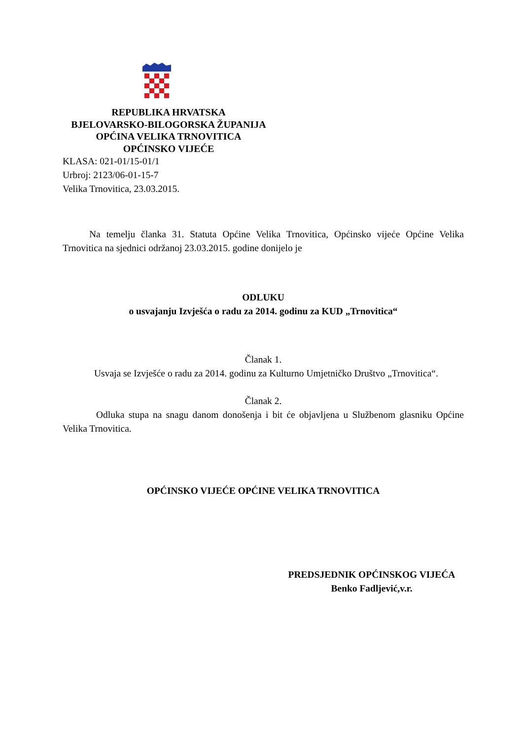REPUBLIKA HRVATSKA
BJELOVARSKO-BILOGORSKA ŽUPANIJA
OPĆINA VELIKA TRNOVITICA
OPĆINSKO VIJEĆE
KLASA: 021-01/15-01/1
Urbroj: 2123/06-01-15-7
Velika Trnovitica, 23.03.2015.
Na temelju članka 31. Statuta Općine Velika Trnovitica, Općinsko vijeće Općine Velika Trnovitica na sjednici održanoj 23.03.2015. godine donijelo je
ODLUKU
o usvajanju Izvješća o radu za 2014. godinu za KUD „Trnovitica“
Članak 1.
Usvaja se Izvješće o radu za 2014. godinu za Kulturno Umjetničko Društvo „Trnovitica“.
Članak 2.
Odluka stupa na snagu danom donošenja i bit će objavljena u Službenom glasniku Općine Velika Trnovitica.
OPĆINSKO VIJEĆE OPĆINE VELIKA TRNOVITICA
PREDSJEDNIK OPĆINSKOG VIJEĆA
Benko Fadljević,v.r.